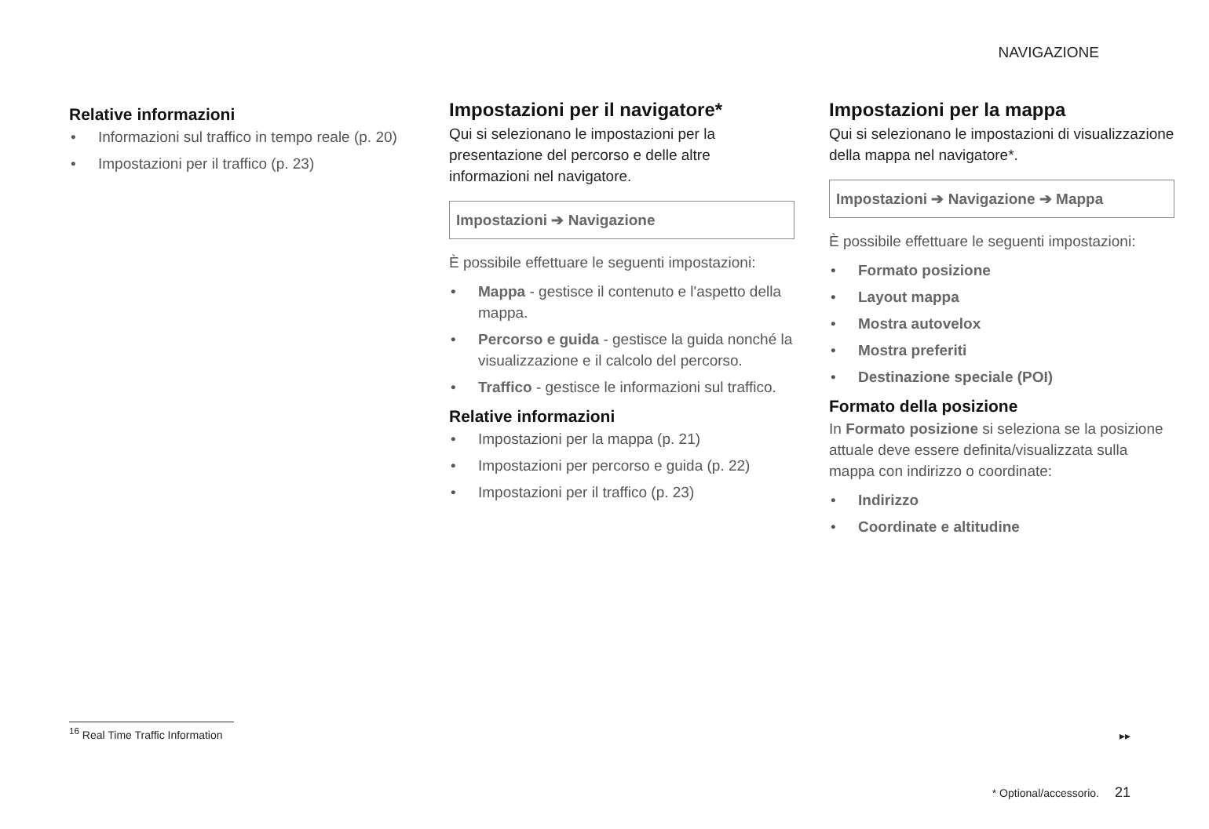NAVIGAZIONE
Relative informazioni
• Informazioni sul traffico in tempo reale (p. 20)
• Impostazioni per il traffico (p. 23)
Impostazioni per il navigatore*
Qui si selezionano le impostazioni per la presentazione del percorso e delle altre informazioni nel navigatore.
Impostazioni ➔ Navigazione
È possibile effettuare le seguenti impostazioni:
• Mappa - gestisce il contenuto e l'aspetto della mappa.
• Percorso e guida - gestisce la guida nonché la visualizzazione e il calcolo del percorso.
• Traffico - gestisce le informazioni sul traffico.
Relative informazioni
• Impostazioni per la mappa (p. 21)
• Impostazioni per percorso e guida (p. 22)
• Impostazioni per il traffico (p. 23)
Impostazioni per la mappa
Qui si selezionano le impostazioni di visualizzazione della mappa nel navigatore*.
Impostazioni ➔ Navigazione ➔ Mappa
È possibile effettuare le seguenti impostazioni:
• Formato posizione
• Layout mappa
• Mostra autovelox
• Mostra preferiti
• Destinazione speciale (POI)
Formato della posizione
In Formato posizione si seleziona se la posizione attuale deve essere definita/visualizzata sulla mappa con indirizzo o coordinate:
• Indirizzo
• Coordinate e altitudine
<sup>16</sup> Real Time Traffic Information
▸▸
* Optional/accessorio. 21